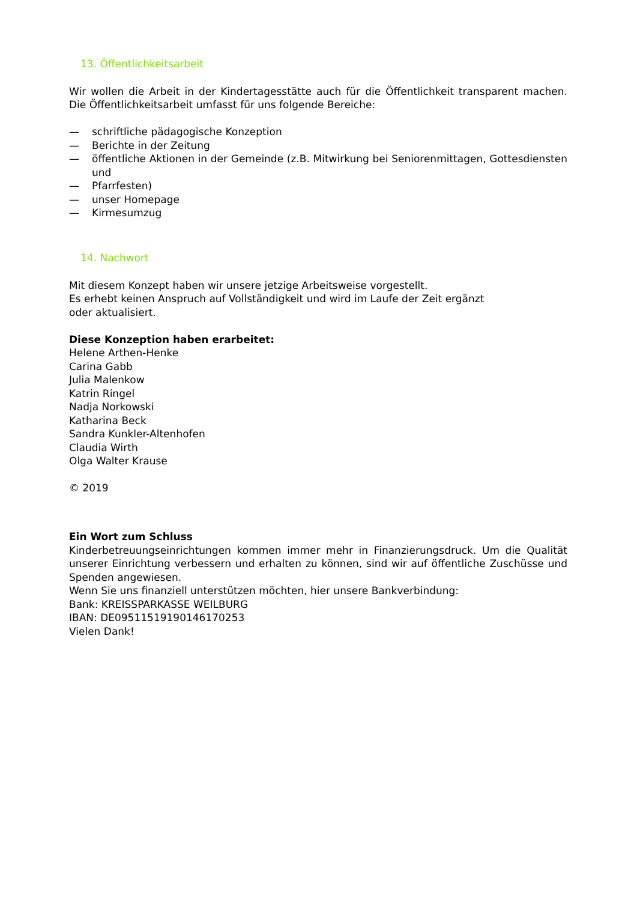13. Öffentlichkeitsarbeit
Wir wollen die Arbeit in der Kindertagesstätte auch für die Öffentlichkeit transparent machen. Die Öffentlichkeitsarbeit umfasst für uns folgende Bereiche:
— schriftliche pädagogische Konzeption
— Berichte in der Zeitung
— öffentliche Aktionen in der Gemeinde (z.B. Mitwirkung bei Seniorenmittagen, Gottesdiensten und
— Pfarrfesten)
— unser Homepage
— Kirmesumzug
14. Nachwort
Mit diesem Konzept haben wir unsere jetzige Arbeitsweise vorgestellt.
Es erhebt keinen Anspruch auf Vollständigkeit und wird im Laufe der Zeit ergänzt
oder aktualisiert.
Diese Konzeption haben erarbeitet:
Helene Arthen-Henke
Carina Gabb
Julia Malenkow
Katrin Ringel
Nadja Norkowski
Katharina Beck
Sandra Kunkler-Altenhofen
Claudia Wirth
Olga Walter Krause
© 2019
Ein Wort zum Schluss
Kinderbetreuungseinrichtungen kommen immer mehr in Finanzierungsdruck. Um die Qualität unserer Einrichtung verbessern und erhalten zu können, sind wir auf öffentliche Zuschüsse und Spenden angewiesen.
Wenn Sie uns finanziell unterstützen möchten, hier unsere Bankverbindung:
Bank: KREISSPARKASSE WEILBURG
IBAN: DE09511519190146170253
Vielen Dank!